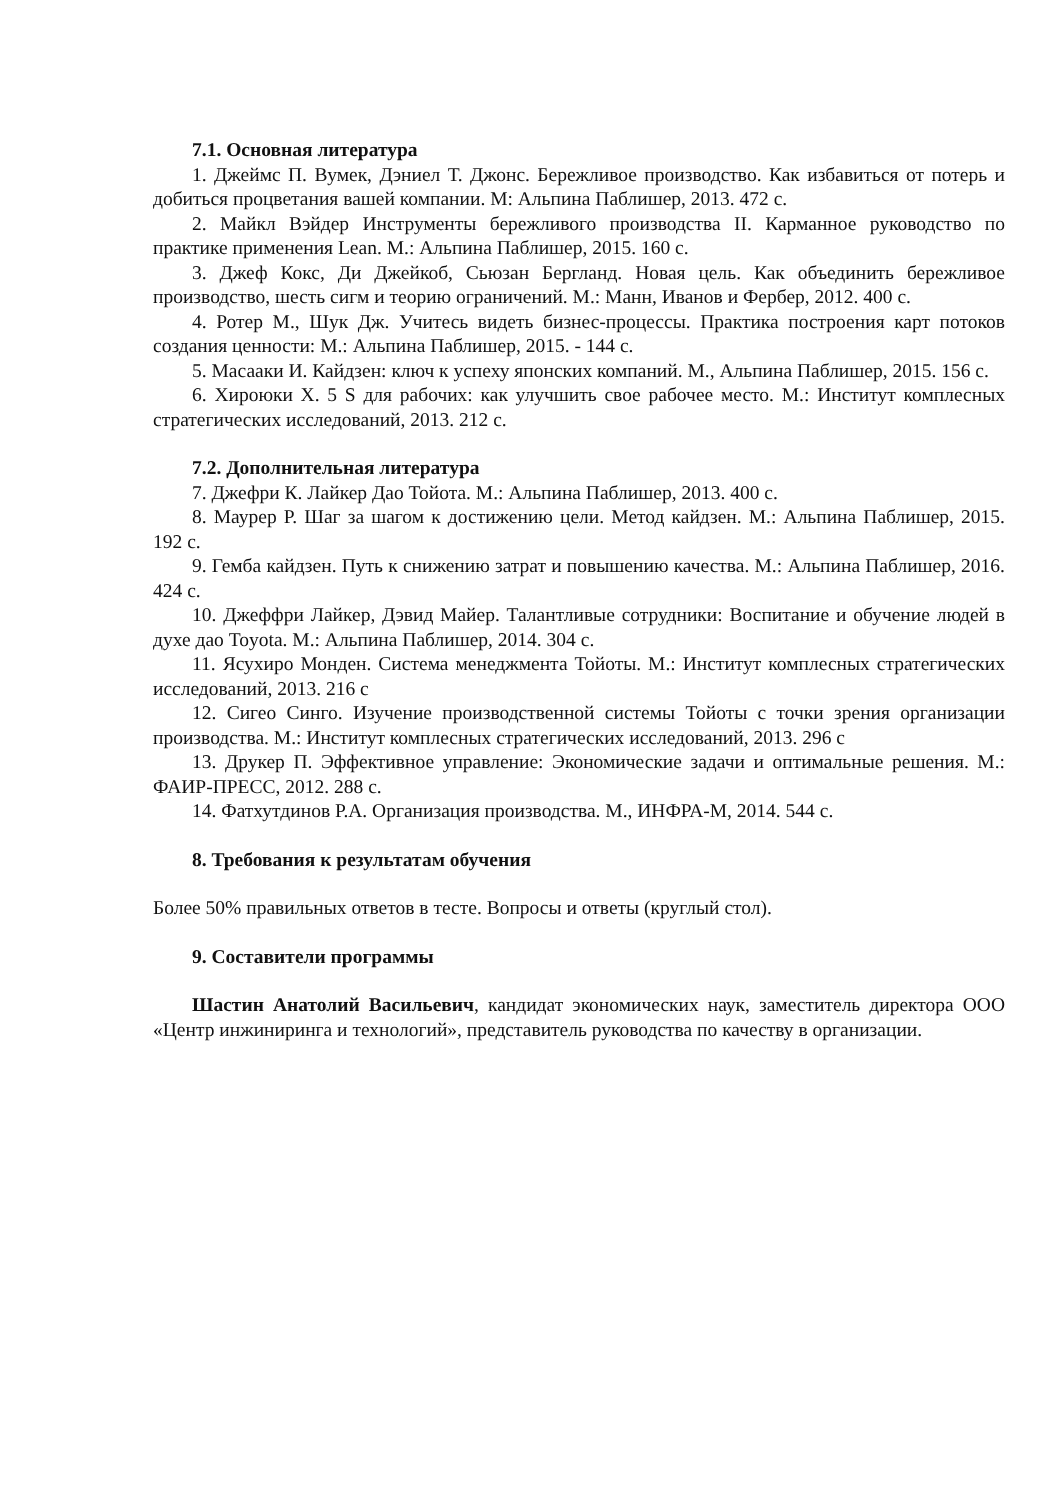7.1. Основная литература
1. Джеймс П. Вумек, Дэниел Т. Джонс. Бережливое производство. Как избавиться от потерь и добиться процветания вашей компании. М: Альпина Паблишер, 2013. 472 с.
2. Майкл Вэйдер Инструменты бережливого производства II. Карманное руководство по практике применения Lean. М.: Альпина Паблишер, 2015. 160 с.
3. Джеф Кокс, Ди Джейкоб, Сьюзан Бергланд. Новая цель. Как объединить бережливое производство, шесть сигм и теорию ограничений. М.: Манн, Иванов и Фербер, 2012. 400 с.
4. Ротер М., Шук Дж. Учитесь видеть бизнес-процессы. Практика построения карт потоков создания ценности: М.: Альпина Паблишер, 2015. - 144 с.
5. Масааки И. Кайдзен: ключ к успеху японских компаний. М., Альпина Паблишер, 2015. 156 с.
6. Хироюки Х. 5 S для рабочих: как улучшить свое рабочее место. М.: Институт комплесных стратегических исследований, 2013. 212 с.
7.2. Дополнительная литература
7. Джефри К. Лайкер Дао Тойота. М.: Альпина Паблишер, 2013. 400 с.
8. Маурер Р. Шаг за шагом к достижению цели. Метод кайдзен. М.: Альпина Паблишер, 2015. 192 с.
9. Гемба кайдзен. Путь к снижению затрат и повышению качества. М.: Альпина Паблишер, 2016. 424 с.
10. Джеффри Лайкер, Дэвид Майер. Талантливые сотрудники: Воспитание и обучение людей в духе дао Toyota. М.: Альпина Паблишер, 2014. 304 с.
11. Ясухиро Монден. Система менеджмента Тойоты. М.: Институт комплесных стратегических исследований, 2013. 216 с
12. Сигео Синго. Изучение производственной системы Тойоты с точки зрения организации производства. М.: Институт комплесных стратегических исследований, 2013. 296 с
13. Друкер П. Эффективное управление: Экономические задачи и оптимальные решения. М.: ФАИР-ПРЕСС, 2012. 288 с.
14. Фатхутдинов Р.А. Организация производства. М., ИНФРА-М, 2014. 544 с.
8. Требования к результатам обучения
Более 50% правильных ответов в тесте. Вопросы и ответы (круглый стол).
9. Составители программы
Шастин Анатолий Васильевич, кандидат экономических наук, заместитель директора ООО «Центр инжиниринга и технологий», представитель руководства по качеству в организации.